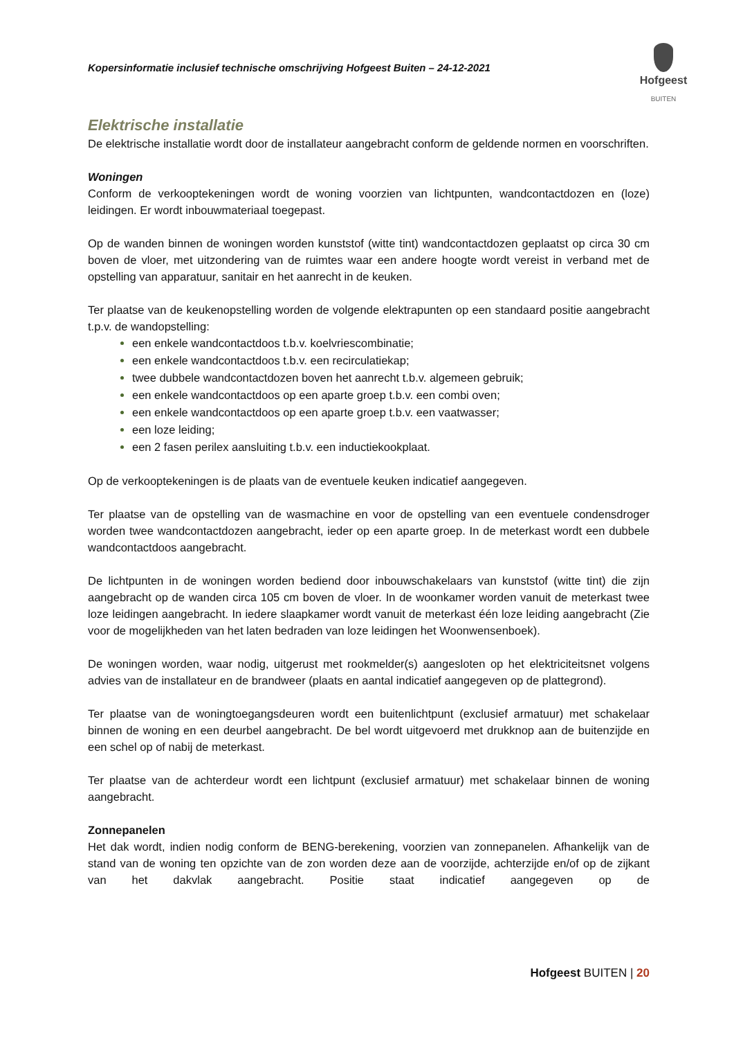Kopersinformatie inclusief technische omschrijving Hofgeest Buiten – 24-12-2021
Hofgeest
BUITEN
Elektrische installatie
De elektrische installatie wordt door de installateur aangebracht conform de geldende normen en voorschriften.
Woningen
Conform de verkooptekeningen wordt de woning voorzien van lichtpunten, wandcontactdozen en (loze) leidingen. Er wordt inbouwmateriaal toegepast.
Op de wanden binnen de woningen worden kunststof (witte tint) wandcontactdozen geplaatst op circa 30 cm boven de vloer, met uitzondering van de ruimtes waar een andere hoogte wordt vereist in verband met de opstelling van apparatuur, sanitair en het aanrecht in de keuken.
Ter plaatse van de keukenopstelling worden de volgende elektrapunten op een standaard positie aangebracht t.p.v. de wandopstelling:
een enkele wandcontactdoos t.b.v. koelvriescombinatie;
een enkele wandcontactdoos t.b.v. een recirculatiekap;
twee dubbele wandcontactdozen boven het aanrecht t.b.v. algemeen gebruik;
een enkele wandcontactdoos op een aparte groep t.b.v. een combi oven;
een enkele wandcontactdoos op een aparte groep t.b.v. een vaatwasser;
een loze leiding;
een 2 fasen perilex aansluiting t.b.v. een inductiekookplaat.
Op de verkooptekeningen is de plaats van de eventuele keuken indicatief aangegeven.
Ter plaatse van de opstelling van de wasmachine en voor de opstelling van een eventuele condensdroger worden twee wandcontactdozen aangebracht, ieder op een aparte groep. In de meterkast wordt een dubbele wandcontactdoos aangebracht.
De lichtpunten in de woningen worden bediend door inbouwschakelaars van kunststof (witte tint) die zijn aangebracht op de wanden circa 105 cm boven de vloer. In de woonkamer worden vanuit de meterkast twee loze leidingen aangebracht. In iedere slaapkamer wordt vanuit de meterkast één loze leiding aangebracht (Zie voor de mogelijkheden van het laten bedraden van loze leidingen het Woonwensenboek).
De woningen worden, waar nodig, uitgerust met rookmelder(s) aangesloten op het elektriciteitsnet volgens advies van de installateur en de brandweer (plaats en aantal indicatief aangegeven op de plattegrond).
Ter plaatse van de woningtoegangsdeuren wordt een buitenlichtpunt (exclusief armatuur) met schakelaar binnen de woning en een deurbel aangebracht. De bel wordt uitgevoerd met drukknop aan de buitenzijde en een schel op of nabij de meterkast.
Ter plaatse van de achterdeur wordt een lichtpunt (exclusief armatuur) met schakelaar binnen de woning aangebracht.
Zonnepanelen
Het dak wordt, indien nodig conform de BENG-berekening, voorzien van zonnepanelen. Afhankelijk van de stand van de woning ten opzichte van de zon worden deze aan de voorzijde, achterzijde en/of op de zijkant van het dakvlak aangebracht. Positie staat indicatief aangegeven op de
Hofgeest BUITEN | 20